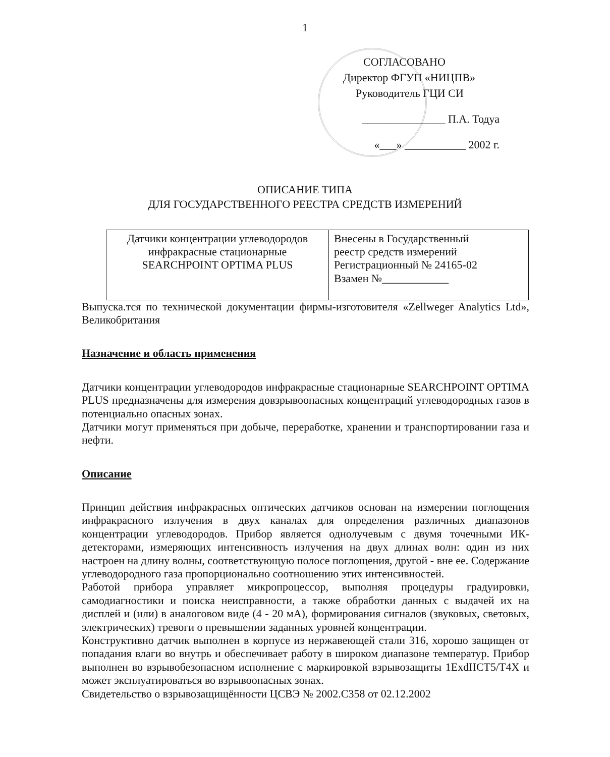1
СОГЛАСОВАНО
Директор ФГУП «НИЦПВ»
Руководитель ГЦИ СИ
_______________ П.А. Тодуа
«___» ___________ 2002 г.
ОПИСАНИЕ ТИПА
ДЛЯ ГОСУДАРСТВЕННОГО РЕЕСТРА СРЕДСТВ ИЗМЕРЕНИЙ
| Датчики концентрации углеводородов инфракрасные стационарные SEARCHPOINT OPTIMA PLUS | Внесены в Государственный реестр средств измерений Регистрационный № 24165-02 Взамен №____________ |
Выпуска.тся по технической документации фирмы-изготовителя «Zellweger Analytics Ltd», Великобритания
Назначение и область применения
Датчики концентрации углеводородов инфракрасные стационарные SEARCHPOINT OPTIMA PLUS предназначены для измерения довзрывоопасных концентраций углеводородных газов в потенциально опасных зонах.
Датчики могут применяться при добыче, переработке, хранении и транспортировании газа и нефти.
Описание
Принцип действия инфракрасных оптических датчиков основан на измерении поглощения инфракрасного излучения в двух каналах для определения различных диапазонов концентрации углеводородов. Прибор является однолучевым с двумя точечными ИК-детекторами, измеряющих интенсивность излучения на двух длинах волн: один из них настроен на длину волны, соответствующую полосе поглощения, другой - вне ее. Содержание углеводородного газа пропорционально соотношению этих интенсивностей.
Работой прибора управляет микропроцессор, выполняя процедуры градуировки, самодиагностики и поиска неисправности, а также обработки данных с выдачей их на дисплей и (или) в аналоговом виде (4 - 20 мА), формирования сигналов (звуковых, световых, электрических) тревоги о превышении заданных уровней концентрации.
Конструктивно датчик выполнен в корпусе из нержавеющей стали 316, хорошо защищен от попадания влаги во внутрь и обеспечивает работу в широком диапазоне температур. Прибор выполнен во взрывобезопасном исполнение с маркировкой взрывозащиты 1ExdIICT5/T4X и может эксплуатироваться во взрывоопасных зонах.
Свидетельство о взрывозащищённости ЦСВЭ № 2002.С358 от 02.12.2002